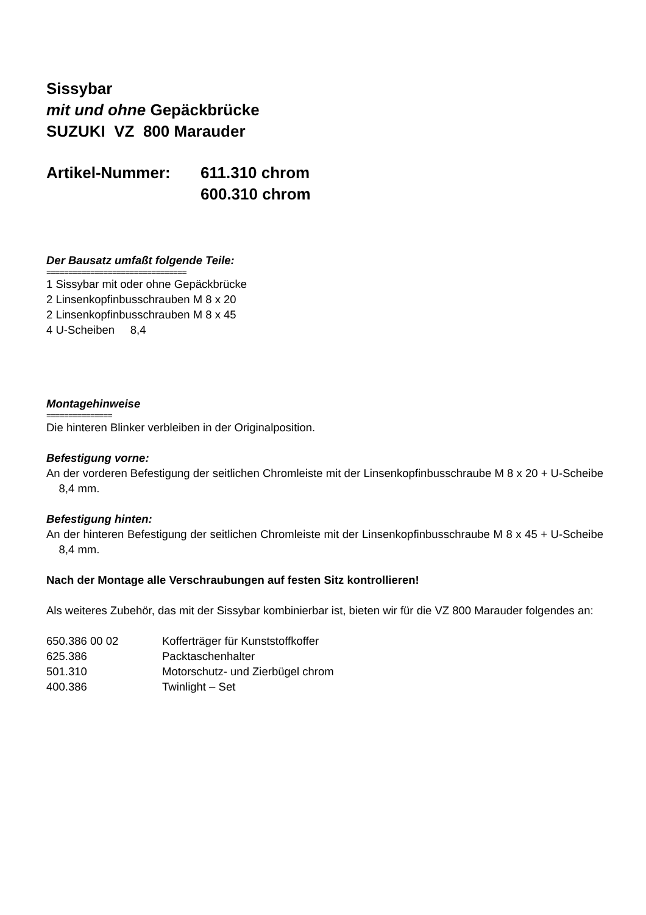Sissybar
mit und ohne Gepäckbrücke
SUZUKI VZ 800 Marauder
Artikel-Nummer: 611.310 chrom
600.310 chrom
Der Bausatz umfaßt folgende Teile:
================================
1 Sissybar mit oder ohne Gepäckbrücke
2 Linsenkopfinbusschrauben M 8 x 20
2 Linsenkopfinbusschrauben M 8 x 45
4 U-Scheiben 8,4
Montagehinweise
===============
Die hinteren Blinker verbleiben in der Originalposition.
Befestigung vorne:
An der vorderen Befestigung der seitlichen Chromleiste mit der Linsenkopfinbusschraube M 8 x 20 + U-Scheibe 8,4 mm.
Befestigung hinten:
An der hinteren Befestigung der seitlichen Chromleiste mit der Linsenkopfinbusschraube M 8 x 45 + U-Scheibe 8,4 mm.
Nach der Montage alle Verschraubungen auf festen Sitz kontrollieren!
Als weiteres Zubehör, das mit der Sissybar kombinierbar ist, bieten wir für die VZ 800 Marauder folgendes an:
| 650.386 00 02 | Kofferträger für Kunststoffkoffer |
| 625.386 | Packtaschenhalter |
| 501.310 | Motorschutz- und Zierbügel chrom |
| 400.386 | Twinlight – Set |